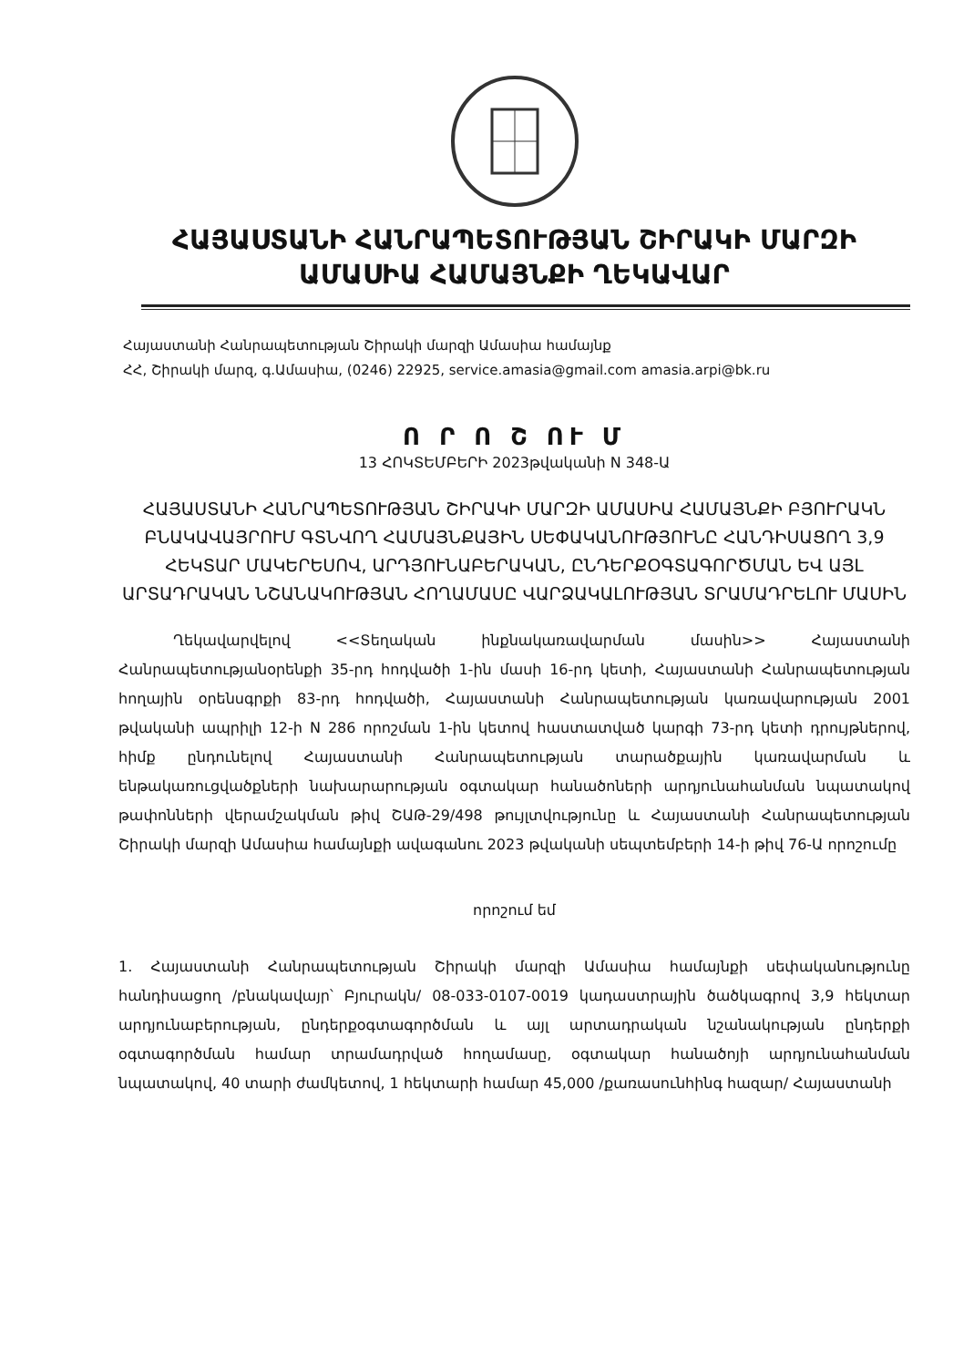ՀԱՅԱՍՏԱՆԻ ՀԱՆՐԱՊԵՏՈՒԹՅԱՆ ՇԻՐԱԿԻ ՄԱՐԶԻ
ԱՄԱՍԻԱ ՀԱՄԱՅՆՔԻ ՂԵԿԱՎԱՐ
Հայաստանի Հանրապետության Շիրակի մարզի Ամասիա համայնք
ՀՀ, Շիրակի մարզ, գ.Ամասիա, (0246) 22925, service.amasia@gmail.com amasia.arpi@bk.ru
Ո Ր Ո Շ ՈՒ Մ
13 ՀՈԿՏԵՄԲԵՐԻ 2023թվականի N 348-Ա
ՀԱՅԱՍՏԱՆԻ ՀԱՆՐԱՊԵՏՈՒԹՅԱՆ ՇԻՐԱԿԻ ՄԱՐԶԻ ԱՄԱՍԻԱ ՀԱՄԱՅՆՔԻ ԲՅՈՒՐԱԿՆ ԲՆԱԿԱՎԱՅՐՈՒՄ ԳՏՆՎՈՂ ՀԱՄԱՅՆՔԱՅԻՆ ՍԵՓԱԿԱՆՈՒԹՅՈՒՆԸ ՀԱՆԴԻՍԱՑՈՂ 3,9 ՀԵԿՏԱՐ ՄԱԿԵՐԵՍՈՎ, ԱՐԴՅՈՒՆԱԲԵՐԱԿԱՆ, ԸՆԴԵՐՔՕԳՏԱԳՈՐԾՄԱՆ ԵՎ ԱՅԼ ԱՐՏԱԴՐԱԿԱՆ ՆՇԱՆԱԿՈՒԹՅԱՆ ՀՈՂԱՄԱՍԸ ՎԱՐՁԱԿԱԼՈՒԹՅԱՆ ՏՐԱՄԱԴՐԵԼՈՒ ՄԱՍԻՆ
Ղեկավարվելով <<Տեղական ինքնակառավարման մասին>> Հայաստանի Հանրապետությանօրենքի 35-րդ հոդվածի 1-ին մասի 16-րդ կետի, Հայաստանի Հանրապետության հողային օրենսգրքի 83-րդ հոդվածի, Հայաստանի Հանրապետության կառավարության 2001 թվականի ապրիլի 12-ի N 286 որոշման 1-ին կետով հաստատված կարգի 73-րդ կետի դրույթներով, հիմք ընդունելով Հայաստանի Հանրապետության տարածքային կառավարման և ենթակառուցվածքների նախարարության օգտակար հանածոների արդյունահանման նպատակով թափոնների վերամշակման թիվ ՇԱԹ-29/498 թույլտվությունը և Հայաստանի Հանրապետության Շիրակի մարզի Ամասիա համայնքի ավագանու 2023 թվականի սեպտեմբերի 14-ի թիվ 76-Ա որոշումը
որոշում եմ
1. Հայաստանի Հանրապետության Շիրակի մարզի Ամասիա համայնքի սեփականությունը հանդիսացող /բնակավայր՝ Բյուրակն/ 08-033-0107-0019 կադաստրային ծածկագրով 3,9 հեկտար արդյունաբերության, ընդերքօգտագործման և այլ արտադրական նշանակության ընդերքի օգտագործման համար տրամադրված հողամասը, օգտակար հանածոյի արդյունահանման նպատակով, 40 տարի ժամկետով, 1 հեկտարի համար 45,000 /քառասունհինգ հազար/ Հայաստանի